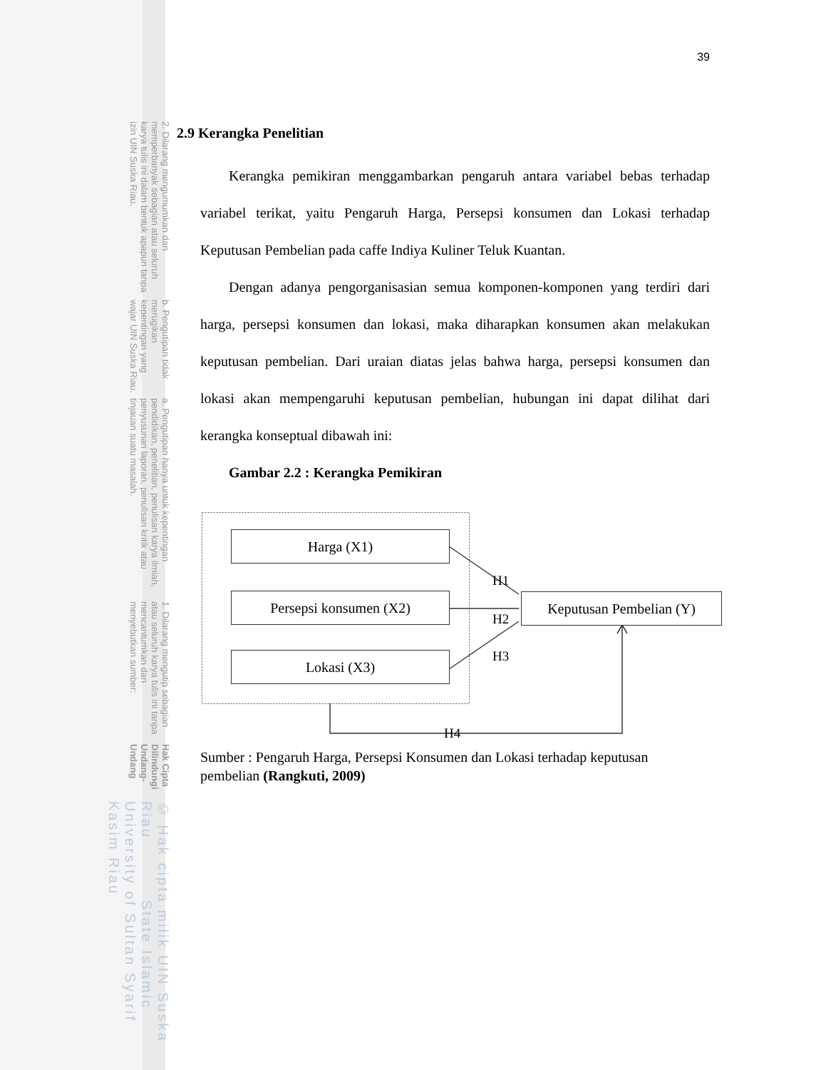© Hak cipta milik UIN Suska Riau State Islamic University of Sultan Syarif Kasim Riau
Hak Cipta Dilindungi Undang-Undang
1. Dilarang mengutip sebagian atau seluruh karya tulis ini tanpa mencantumkan dan menyebutkan sumber:
a. Pengutipan hanya untuk kepentingan pendidikan, penelitian, penulisan karya ilmiah, penyusunan laporan, penulisan kritik atau tinjauan suatu masalah.
b. Pengutipan tidak merugikan kepentingan yang wajar UIN Suska Riau.
2. Dilarang mengumumkan dan memperbanyak sebagian atau seluruh karya tulis ini dalam bentuk apapun tanpa izin UIN Suska Riau.
39
2.9 Kerangka Penelitian
Kerangka pemikiran menggambarkan pengaruh antara variabel bebas terhadap variabel terikat, yaitu Pengaruh Harga, Persepsi konsumen dan Lokasi terhadap Keputusan Pembelian pada caffe Indiya Kuliner Teluk Kuantan.
Dengan adanya pengorganisasian semua komponen-komponen yang terdiri dari harga, persepsi konsumen dan lokasi, maka diharapkan konsumen akan melakukan keputusan pembelian. Dari uraian diatas jelas bahwa harga, persepsi konsumen dan lokasi akan mempengaruhi keputusan pembelian, hubungan ini dapat dilihat dari kerangka konseptual dibawah ini:
Gambar 2.2 : Kerangka Pemikiran
Harga (X1)
Persepsi konsumen (X2)
Lokasi (X3)
Keputusan Pembelian (Y)
H1
H2
H3
H4
Sumber : Pengaruh Harga, Persepsi Konsumen dan Lokasi terhadap keputusan pembelian (Rangkuti, 2009)